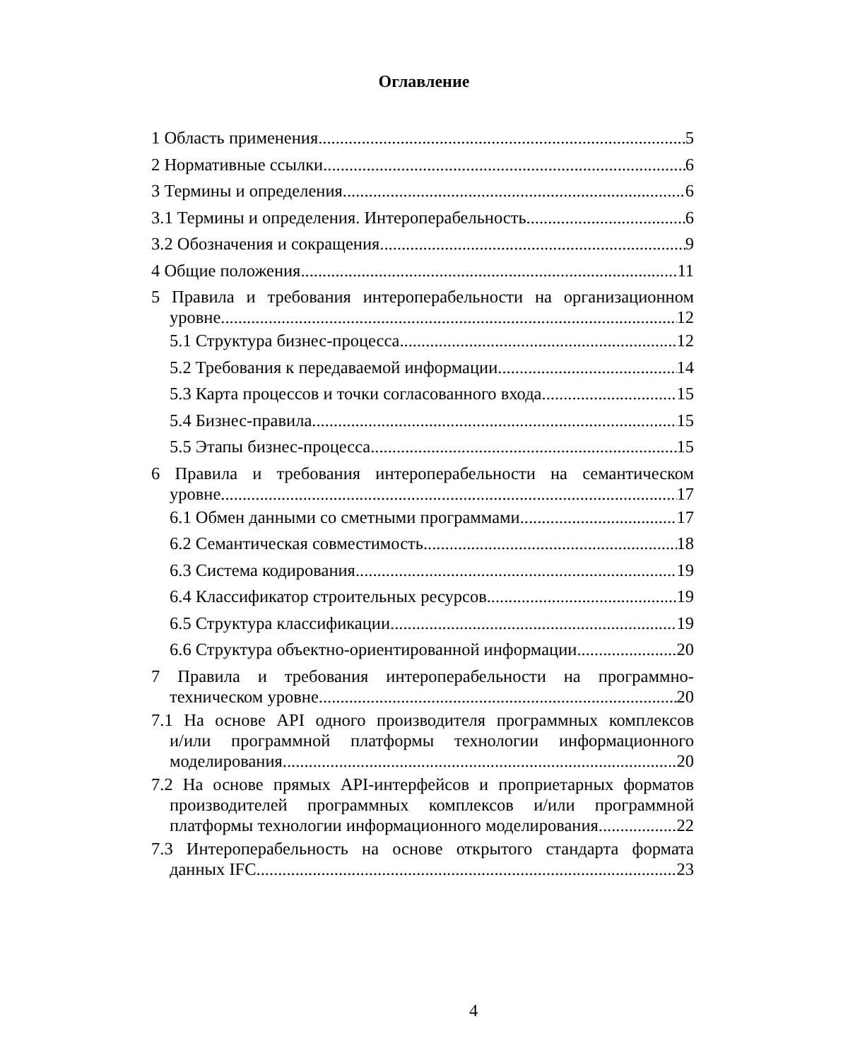Оглавление
1 Область применения 5
2 Нормативные ссылки 6
3 Термины и определения 6
3.1 Термины и определения. Интероперабельность 6
3.2 Обозначения и сокращения 9
4 Общие положения 11
5 Правила и требования интероперабельности на организационном
уровне 12
5.1 Структура бизнес-процесса 12
5.2 Требования к передаваемой информации 14
5.3 Карта процессов и точки согласованного входа 15
5.4 Бизнес-правила 15
5.5 Этапы бизнес-процесса 15
6 Правила и требования интероперабельности на семантическом
уровне 17
6.1 Обмен данными со сметными программами 17
6.2 Семантическая совместимость 18
6.3 Система кодирования 19
6.4 Классификатор строительных ресурсов 19
6.5 Структура классификации 19
6.6 Структура объектно-ориентированной информации 20
7 Правила и требования интероперабельности на программно-
техническом уровне 20
7.1 На основе API одного производителя программных комплексов
и/или программной платформы технологии информационного
моделирования 20
7.2 На основе прямых API-интерфейсов и проприетарных форматов
производителей программных комплексов и/или программной
платформы технологии информационного моделирования 22
7.3 Интероперабельность на основе открытого стандарта формата
данных IFC 23
4